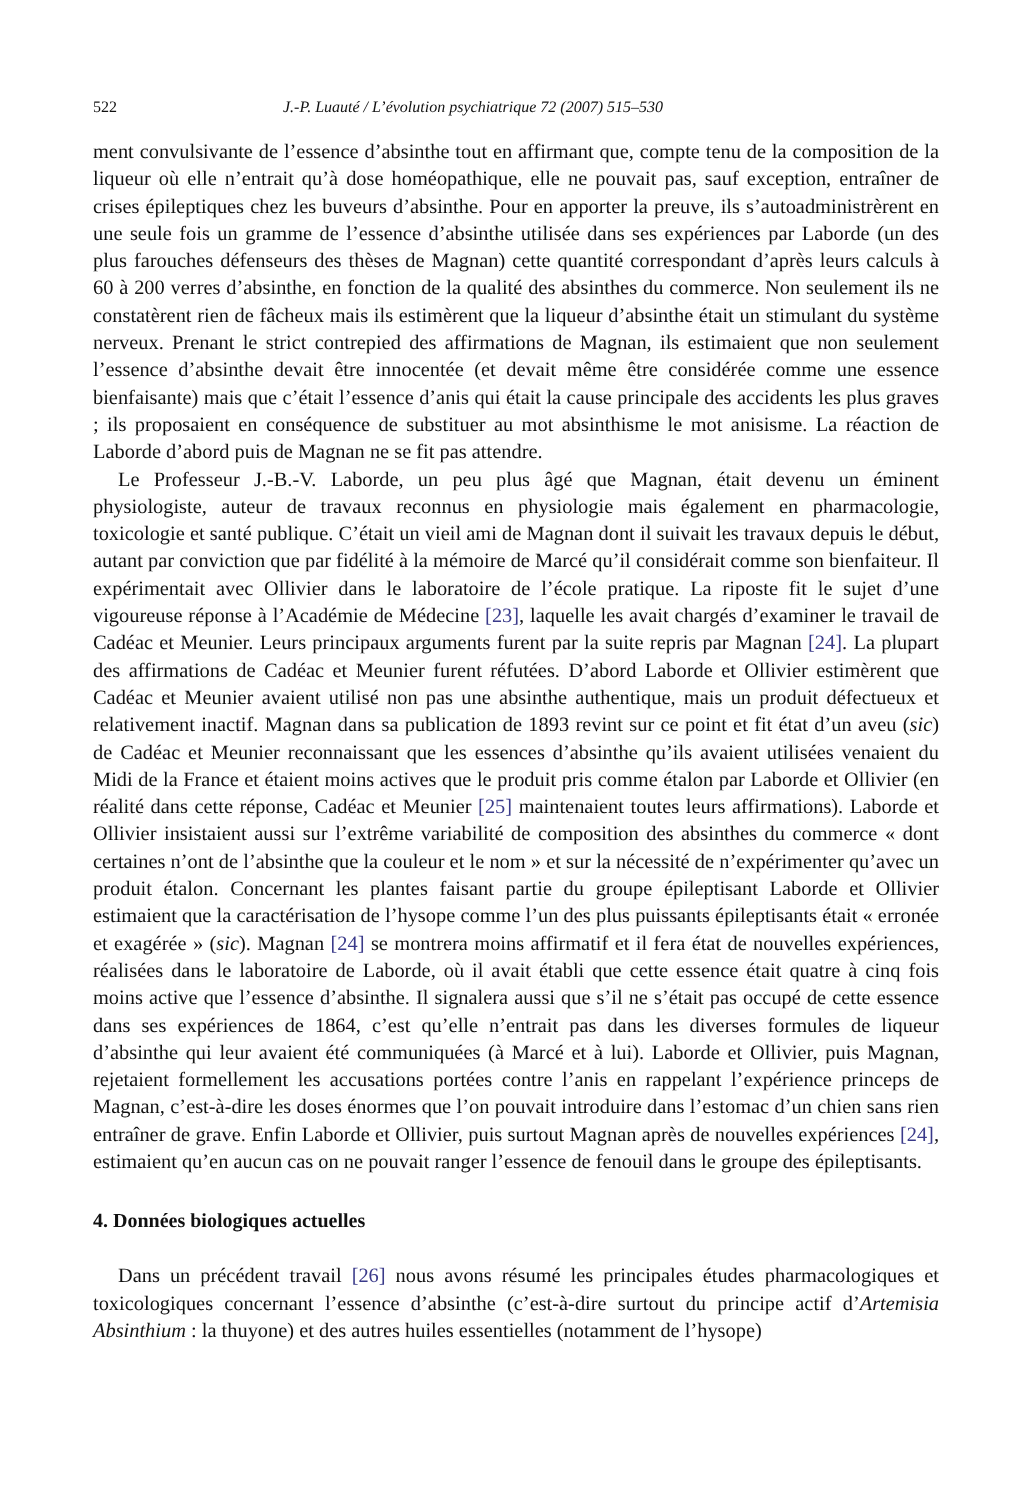522 J.-P. Luauté / L’évolution psychiatrique 72 (2007) 515–530
ment convulsivante de l’essence d’absinthe tout en affirmant que, compte tenu de la composition de la liqueur où elle n’entrait qu’à dose homéopathique, elle ne pouvait pas, sauf exception, entraîner de crises épileptiques chez les buveurs d’absinthe. Pour en apporter la preuve, ils s’autoadministrèrent en une seule fois un gramme de l’essence d’absinthe utilisée dans ses expériences par Laborde (un des plus farouches défenseurs des thèses de Magnan) cette quantité correspondant d’après leurs calculs à 60 à 200 verres d’absinthe, en fonction de la qualité des absinthes du commerce. Non seulement ils ne constatèrent rien de fâcheux mais ils estimèrent que la liqueur d’absinthe était un stimulant du système nerveux. Prenant le strict contrepied des affirmations de Magnan, ils estimaient que non seulement l’essence d’absinthe devait être innocentée (et devait même être considérée comme une essence bienfaisante) mais que c’était l’essence d’anis qui était la cause principale des accidents les plus graves ; ils proposaient en conséquence de substituer au mot absinthisme le mot anisisme. La réaction de Laborde d’abord puis de Magnan ne se fit pas attendre.
Le Professeur J.-B.-V. Laborde, un peu plus âgé que Magnan, était devenu un éminent physiologiste, auteur de travaux reconnus en physiologie mais également en pharmacologie, toxicologie et santé publique. C’était un vieil ami de Magnan dont il suivait les travaux depuis le début, autant par conviction que par fidélité à la mémoire de Marcé qu’il considérait comme son bienfaiteur. Il expérimentait avec Ollivier dans le laboratoire de l’école pratique. La riposte fit le sujet d’une vigoureuse réponse à l’Académie de Médecine [23], laquelle les avait chargés d’examiner le travail de Cadéac et Meunier. Leurs principaux arguments furent par la suite repris par Magnan [24]. La plupart des affirmations de Cadéac et Meunier furent réfutées. D’abord Laborde et Ollivier estimèrent que Cadéac et Meunier avaient utilisé non pas une absinthe authentique, mais un produit défectueux et relativement inactif. Magnan dans sa publication de 1893 revint sur ce point et fit état d’un aveu (sic) de Cadéac et Meunier reconnaissant que les essences d’absinthe qu’ils avaient utilisées venaient du Midi de la France et étaient moins actives que le produit pris comme étalon par Laborde et Ollivier (en réalité dans cette réponse, Cadéac et Meunier [25] maintenaient toutes leurs affirmations). Laborde et Ollivier insistaient aussi sur l’extrême variabilité de composition des absinthes du commerce « dont certaines n’ont de l’absinthe que la couleur et le nom » et sur la nécessité de n’expérimenter qu’avec un produit étalon. Concernant les plantes faisant partie du groupe épileptisant Laborde et Ollivier estimaient que la caractérisation de l’hysope comme l’un des plus puissants épileptisants était « erronée et exagérée » (sic). Magnan [24] se montrera moins affirmatif et il fera état de nouvelles expériences, réalisées dans le laboratoire de Laborde, où il avait établi que cette essence était quatre à cinq fois moins active que l’essence d’absinthe. Il signalera aussi que s’il ne s’était pas occupé de cette essence dans ses expériences de 1864, c’est qu’elle n’entrait pas dans les diverses formules de liqueur d’absinthe qui leur avaient été communiquées (à Marcé et à lui). Laborde et Ollivier, puis Magnan, rejetaient formellement les accusations portées contre l’anis en rappelant l’expérience princeps de Magnan, c’est-à-dire les doses énormes que l’on pouvait introduire dans l’estomac d’un chien sans rien entraîner de grave. Enfin Laborde et Ollivier, puis surtout Magnan après de nouvelles expériences [24], estimaient qu’en aucun cas on ne pouvait ranger l’essence de fenouil dans le groupe des épileptisants.
4. Données biologiques actuelles
Dans un précédent travail [26] nous avons résumé les principales études pharmacologiques et toxicologiques concernant l’essence d’absinthe (c’est-à-dire surtout du principe actif d’Artemisia Absinthium : la thuyone) et des autres huiles essentielles (notamment de l’hysope)